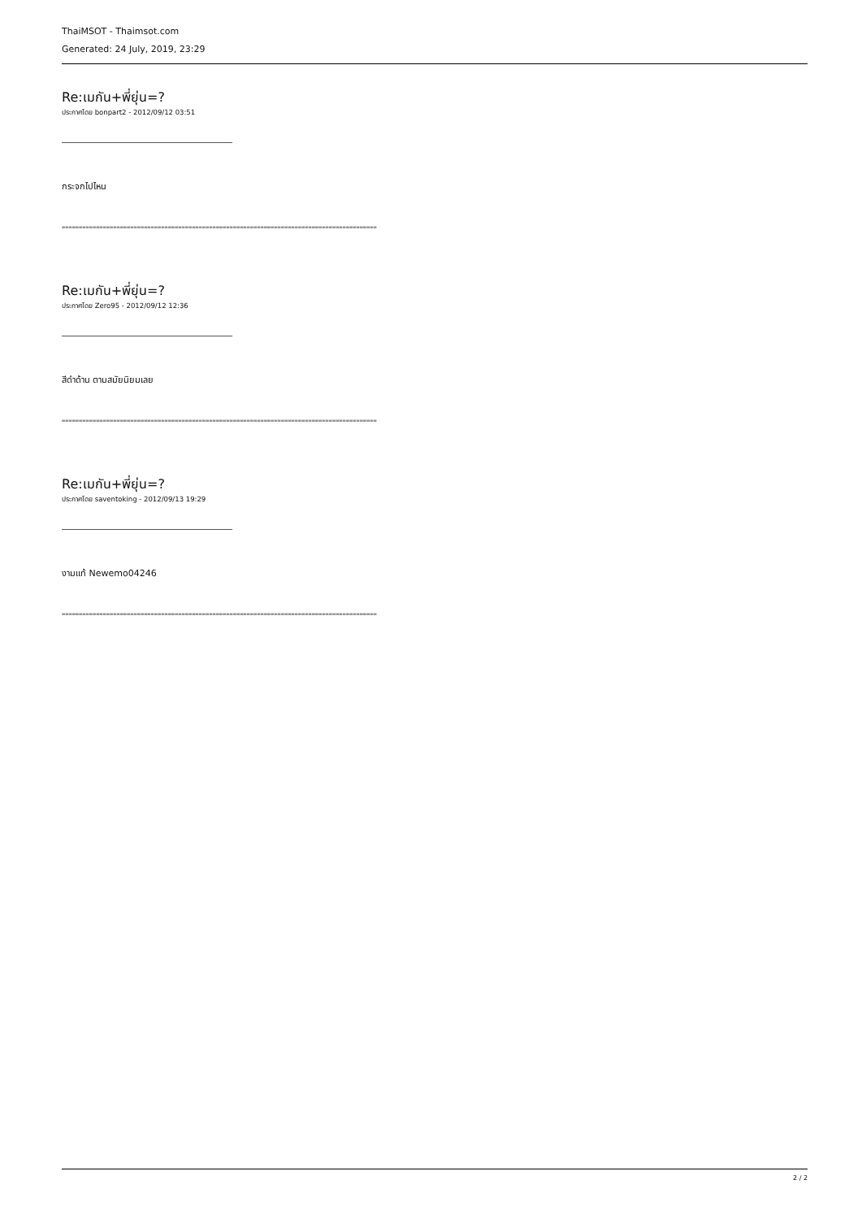ThaiMSOT - Thaimsot.com
Generated: 24 July, 2019, 23:29
Re:เมกัน+พี่ยุ่น=?
ประกาศโดย bonpart2 - 2012/09/12 03:51
กระจกไปไหน
============================================================================================
Re:เมกัน+พี่ยุ่น=?
ประกาศโดย Zero95 - 2012/09/12 12:36
สีดำด้าน ตามสมัยนิยมเลย
============================================================================================
Re:เมกัน+พี่ยุ่น=?
ประกาศโดย saventoking - 2012/09/13 19:29
งามแท้ Newemo04246
============================================================================================
2 / 2